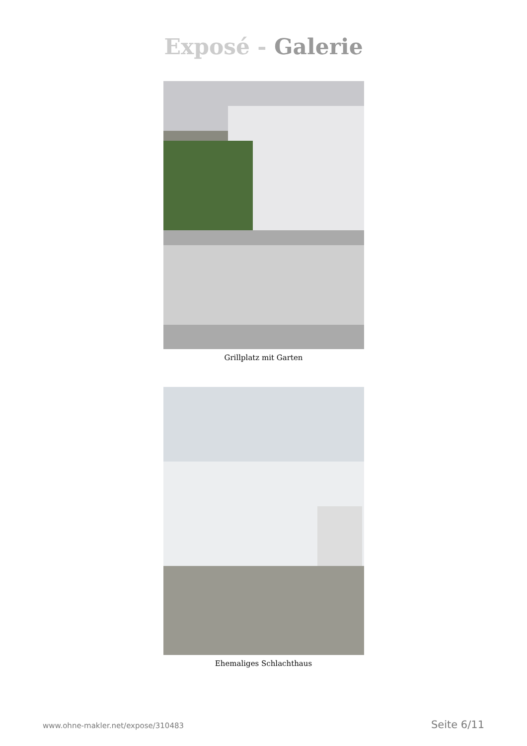Exposé - Galerie
Grillplatz mit Garten
Ehemaliges Schlachthaus
www.ohne-makler.net/expose/310483 Seite 6/11